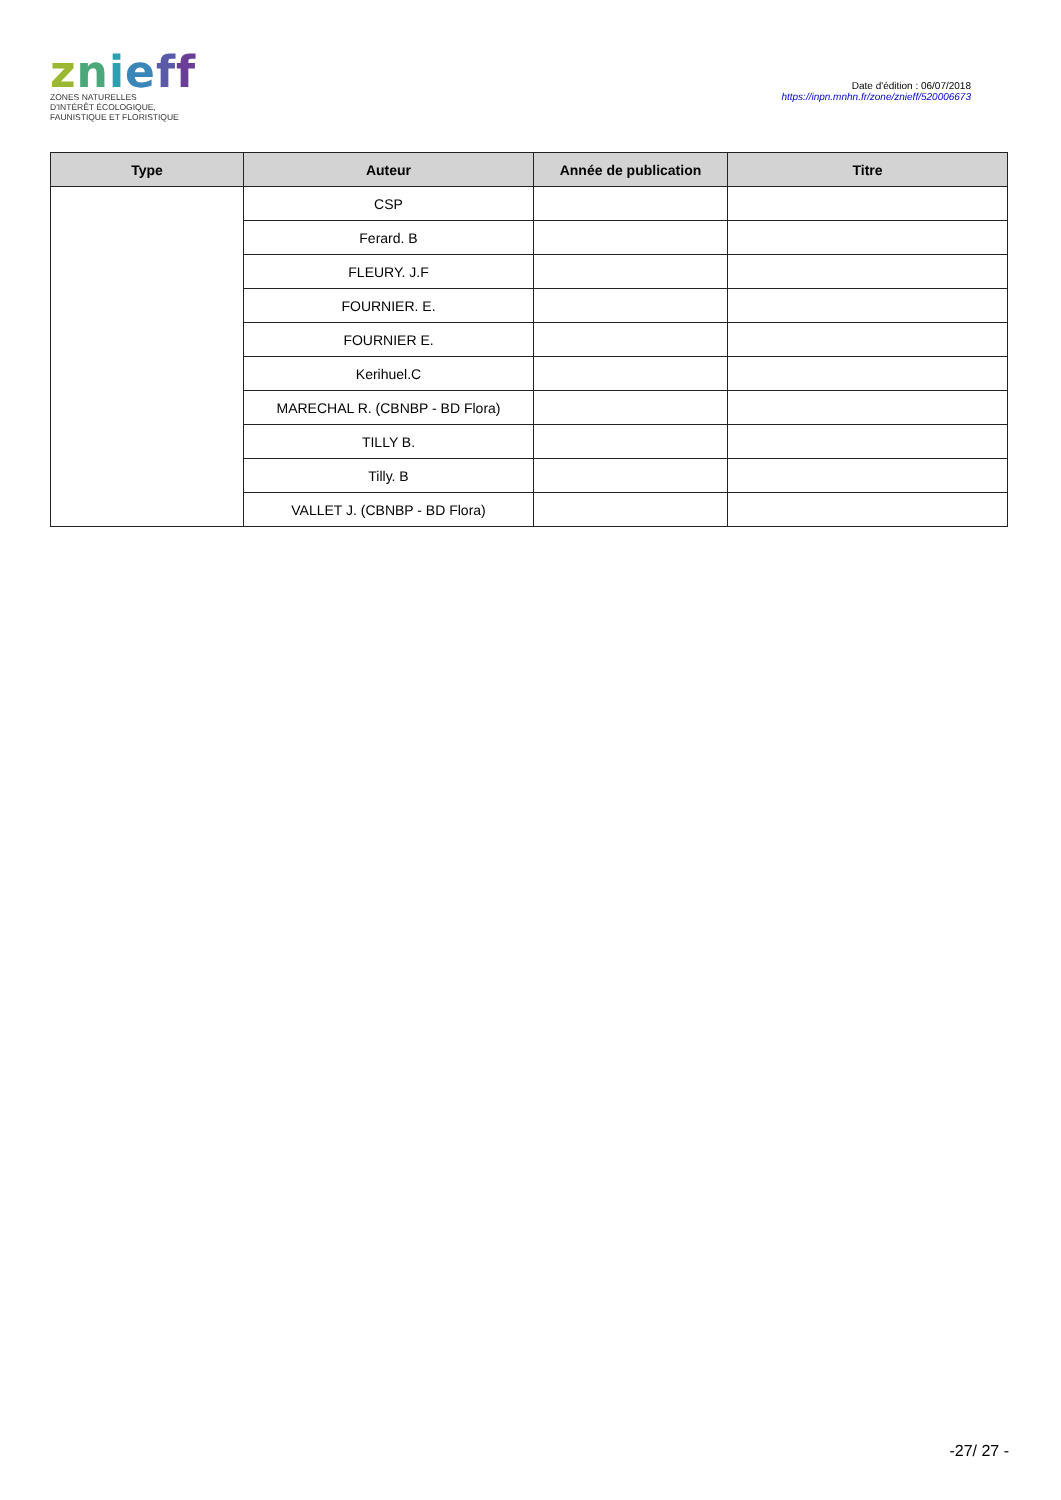znieff
ZONES NATURELLES
D'INTÉRÊT ÉCOLOGIQUE,
FAUNISTIQUE ET FLORISTIQUE
Date d'édition : 06/07/2018
https://inpn.mnhn.fr/zone/znieff/520006673
| Type | Auteur | Année de publication | Titre |
| --- | --- | --- | --- |
| | CSP | | |
| | Ferard. B | | |
| | FLEURY. J.F | | |
| | FOURNIER. E. | | |
| | FOURNIER E. | | |
| | Kerihuel.C | | |
| | MARECHAL R. (CBNBP - BD Flora) | | |
| | TILLY B. | | |
| | Tilly. B | | |
| | VALLET J. (CBNBP - BD Flora) | | |
-27/ 27 -